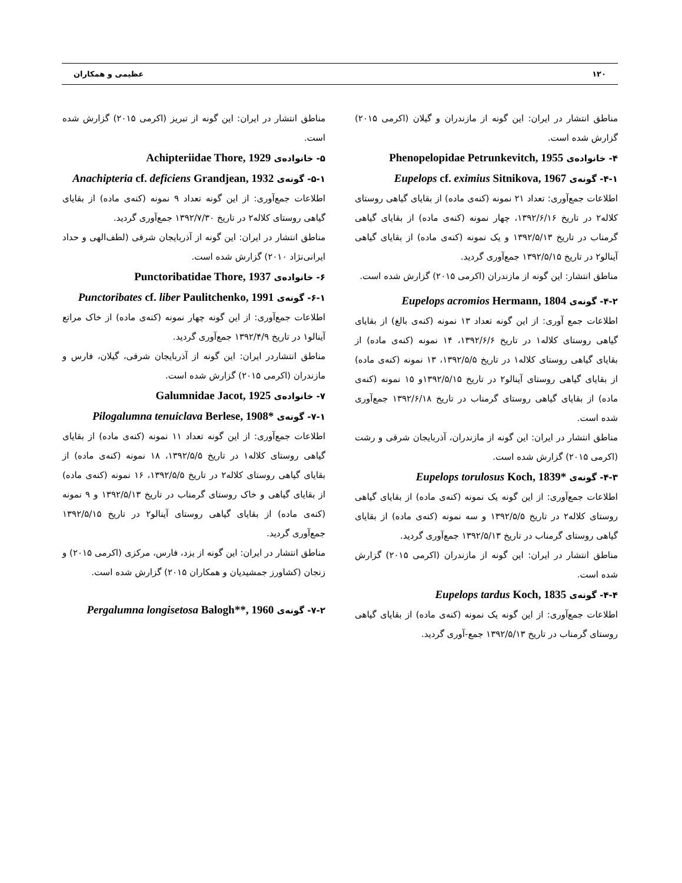۱۲۰ عظیمی و همکاران
مناطق انتشار در ایران: این گونه از مازندران و گیلان (اکرمی ۲۰۱۵) گزارش شده است.
۴- خانواده‌ی Phenopelopidae Petrunkevitch, 1955
۴-۱- گونه‌ی Eupelops cf. eximius Sitnikova, 1967
اطلاعات جمع‌آوری: تعداد ۲۱ نمونه (کنه‌ی ماده) از بقایای گیاهی روستای کلاله۲ در تاریخ ۱۳۹۲/۶/۱۶، چهار نمونه (کنه‌ی ماده) از بقایای گیاهی گرمناب در تاریخ ۱۳۹۲/۵/۱۳ و یک نمونه (کنه‌ی ماده) از بقایای گیاهی آینالو۲ در تاریخ ۱۳۹۲/۵/۱۵ جمع‌آوری گردید.
مناطق انتشار: این گونه از مازندران (اکرمی ۲۰۱۵) گزارش شده است.
۴-۲- گونه‌ی Eupelops acromios Hermann, 1804
اطلاعات جمع آوری: از این گونه تعداد ۱۳ نمونه (کنه‌ی بالغ) از بقایای گیاهی روستای کلاله۱ در تاریخ ۱۳۹۲/۶/۶، ۱۴ نمونه (کنه‌ی ماده) از بقایای گیاهی روستای کلاله۱ در تاریخ ۱۳۹۲/۵/۵، ۱۳ نمونه (کنه‌ی ماده) از بقایای گیاهی روستای آینالو۲ در تاریخ ۱۳۹۲/۵/۱۵و ۱۵ نمونه (کنه‌ی ماده) از بقایای گیاهی روستای گرمناب در تاریخ ۱۳۹۲/۶/۱۸ جمع‌آوری شده است.
مناطق انتشار در ایران: این گونه از مازندران، آذربایجان شرقی و رشت (اکرمی ۲۰۱۵) گزارش شده است.
۴-۳- گونه‌ی Eupelops torulosus Koch, 1839*
اطلاعات جمع‌آوری: از این گونه یک نمونه (کنه‌ی ماده) از بقایای گیاهی روستای کلاله۲ در تاریخ ۱۳۹۲/۵/۵ و سه نمونه (کنه‌ی ماده) از بقایای گیاهی روستای گرمناب در تاریخ ۱۳۹۲/۵/۱۳ جمع‌آوری گردید.
مناطق انتشار در ایران: این گونه از مازندران (اکرمی ۲۰۱۵) گزارش شده است.
۴-۴- گونه‌ی Eupelops tardus Koch, 1835
اطلاعات جمع‌آوری: از این گونه یک نمونه (کنه‌ی ماده) از بقایای گیاهی روستای گرمناب در تاریخ ۱۳۹۲/۵/۱۳ جمع-آوری گردید.
مناطق انتشار در ایران: این گونه از تبریز (اکرمی ۲۰۱۵) گزارش شده است.
۵- خانواده‌ی Achipteriidae Thore, 1929
۵-۱- گونه‌ی Anachipteria cf. deficiens Grandjean, 1932
اطلاعات جمع‌آوری: از این گونه تعداد ۹ نمونه (کنه‌ی ماده) از بقایای گیاهی روستای کلاله۲ در تاریخ ۱۳۹۲/۷/۳۰ جمع‌آوری گردید.
مناطق انتشار در ایران: این گونه از آذربایجان شرقی (لطف‌الهی و حداد ایرانی‌نژاد ۲۰۱۰) گزارش شده است.
۶- خانواده‌ی Punctoribatidae Thore, 1937
۶-۱- گونه‌ی Punctoribates cf. liber Paulitchenko, 1991
اطلاعات جمع‌آوری: از این گونه چهار نمونه (کنه‌ی ماده) از خاک مراتع آینالو۱ در تاریخ ۱۳۹۲/۴/۹ جمع‌آوری گردید.
مناطق انتشاردر ایران: این گونه از آذربایجان شرقی، گیلان، فارس و مازندران (اکرمی ۲۰۱۵) گزارش شده است.
۷- خانواده‌ی Galumnidae Jacot, 1925
۷-۱- گونه‌ی Pilogalumna tenuiclava Berlese, 1908*
اطلاعات جمع‌آوری: از این گونه تعداد ۱۱ نمونه (کنه‌ی ماده) از بقایای گیاهی روستای کلاله۱ در تاریخ ۱۳۹۲/۵/۵، ۱۸ نمونه (کنه‌ی ماده) از بقایای گیاهی روستای کلاله۲ در تاریخ ۱۳۹۲/۵/۵، ۱۶ نمونه (کنه‌ی ماده) از بقایای گیاهی و خاک روستای گرمناب در تاریخ ۱۳۹۲/۵/۱۳ و ۹ نمونه (کنه‌ی ماده) از بقایای گیاهی روستای آینالو۲ در تاریخ ۱۳۹۲/۵/۱۵ جمع‌آوری گردید.
مناطق انتشار در ایران: این گونه از یزد، فارس، مرکزی (اکرمی ۲۰۱۵) و زنجان (کشاورز جمشیدیان و همکاران ۲۰۱۵) گزارش شده است.
۷-۲- گونه‌ی Pergalumna longisetosa Balogh**, 1960